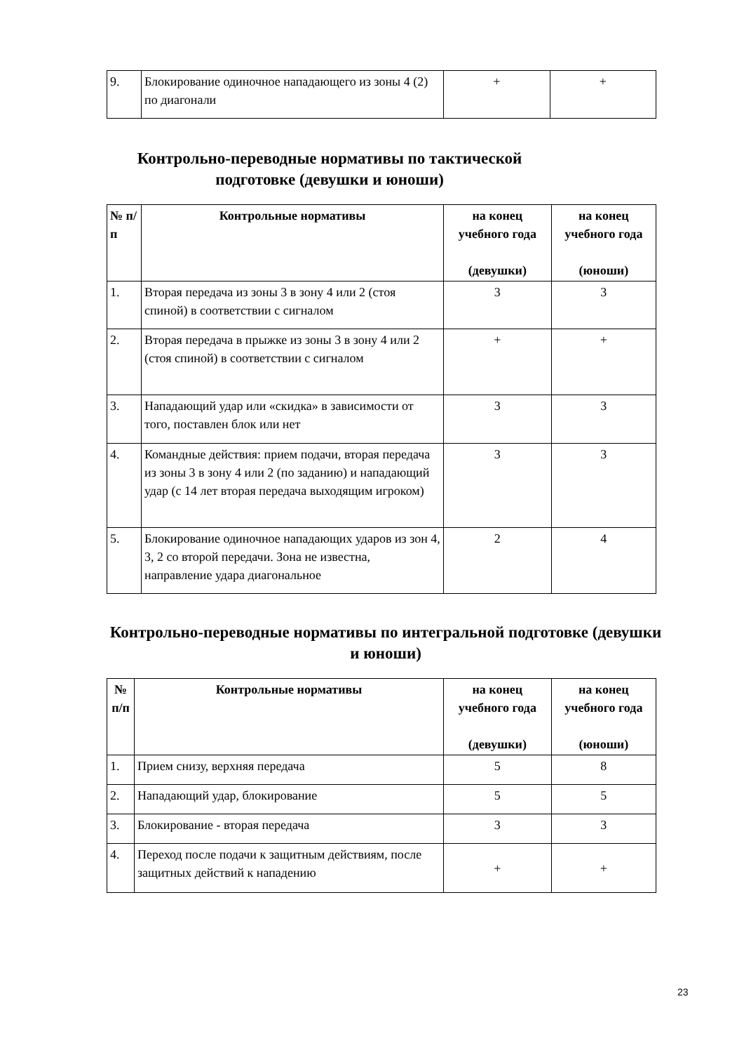| 9. | Блокирование одиночное нападающего из зоны 4 (2) по диагонали | + | + |
Контрольно-переводные нормативы по тактической подготовке (девушки и юноши)
| № п/п | Контрольные нормативы | на конец учебного года (девушки) | на конец учебного года (юноши) |
| --- | --- | --- | --- |
| 1. | Вторая передача из зоны 3 в зону 4 или 2 (стоя спиной) в соответствии с сигналом | 3 | 3 |
| 2. | Вторая передача в прыжке из зоны 3 в зону 4 или 2 (стоя спиной) в соответствии с сигналом | + | + |
| 3. | Нападающий удар или «скидка» в зависимости от того, поставлен блок или нет | 3 | 3 |
| 4. | Командные действия: прием подачи, вторая передача из зоны 3 в зону 4 или 2 (по заданию) и нападающий удар (с 14 лет вторая передача выходящим игроком) | 3 | 3 |
| 5. | Блокирование одиночное нападающих ударов из зон 4, 3, 2 со второй передачи. Зона не известна, направление удара диагональное | 2 | 4 |
Контрольно-переводные нормативы по интегральной подготовке (девушки и юноши)
| № п/п | Контрольные нормативы | на конец учебного года (девушки) | на конец учебного года (юноши) |
| --- | --- | --- | --- |
| 1. | Прием снизу, верхняя передача | 5 | 8 |
| 2. | Нападающий удар, блокирование | 5 | 5 |
| 3. | Блокирование - вторая передача | 3 | 3 |
| 4. | Переход после подачи к защитным действиям, после защитных действий к нападению | + | + |
23